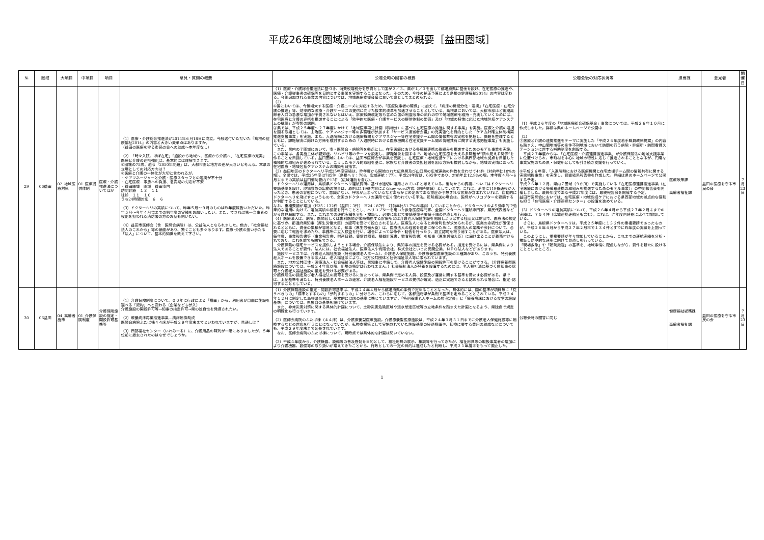平成26年度圏域別地域公聴会の概要［益田圏域］
| № | 圏域 | 大項目 | 中項目 | 項目 | 意見・質問の概要 | 公聴会時の回答の概要 | 公聴会後の対応状況等 | 担当課 | 意見者 | 開催日 |
| --- | --- | --- | --- | --- | --- | --- | --- | --- | --- | --- |
| 29 | 06益田 | 02_地域医療対策 | 01_医療提供体制 | 医療・介護推進法についてほか | （1）医療・介護総合推進法が2014年６月18日に成立。今般送付いただいた『島根の健康福祉2014』の内容と大きい変革点はありますか。 （益田の医療を守る市民の会への助成～本年度なし） （2）「時々入院、ほぼ在宅」「施設から地域へ、医療から介護へ」「在宅医療の充実」…医療と介護の連携強化は、基本的には理解できます。 ①団塊の75歳、迫る「2050年問題」は、大都市圏と地方の差が大きいと考える。本県の立場としての対応方向は？ ②医療と介護の一体化が大切と言われるが、 ・ケアマネージャーと介護・医療スタッフとの連携が不十分 ・在宅医療…家族への負担、急変期の対応が不安 ・益田圏域 圏域 益田市内 訪問診療 １３ １１ 往診 １１ １０ うち24時間対応 ６ ６ （3）ドクターヘリの実績について、昨年５月～９月のものは昨年度報告いただいた。昨年５月～今年４月位までの初年度の実績をお願いしたい。また、できれば第一当事者の役割を担われる消防署の方のお話も伺いたい。 （4）益田市医師会（含 医師会病院）は、公益法人となられました。他方、「社会福祉法人のこれから」等の紙面があり、驚くことも多々あります。医療･介護の担い手たる「法人」について、基本的知識を教えて下さい。 | （1）医療・介護総合推進法に基づき、消費税増税分を原資として国が２／３、県が１／３を出して都道府県に基金を設け、在宅医療の推進や、医療・介護従事者の確保等を目的とする事業を実施することとなった。そのため、今後の補正予算により島根の健康福祉2014』の内容は変わる。今後追加される事業の内容については、地域医療支援会議において案としてまとめられる。 （2） ①国においては、今後増大する医療・介護ニーズに対応するため、「医療従事者の確保」に加えて、「病床の機能分化・連携」「在宅医療・在宅介護の推進」等、効率的な医療・介護サービスの提供に向けた抜本的改革を加速させることとしている。島根県においては、大都市部ほど後期高齢者人口の急激な増加が予測されないとはいえ、診療報酬改定等も含めた国の制度改革の流れの中で地域医療を維持・充実していくためには、在宅医療と介護の連携を推進することによる「効率的な医療・介護サービスの提供体制の整備」及び「地域の特性に応じた地域包括ケアシステムの構築」が喫緊の課題。 ②県では、平成２５年度～２７年度にかけて「地域医療再生計画（積増分）に基づく在宅医療の推進に関する事業」を実施。医療と介護の連携を図る取組としては、主治医、ケアマネジャー等の多職種が参加する「サービス担当者会議」の充実強化を目的とした「ケア方針確立体制構築推進支援事業」を実施。また、入退院時における医療機関とケアマネジャー等在宅支援チーム間の情報共有の実態を把握し、課題を整理するとともに、課題解決に向けた方策を検討するための「入退院時における医療機関と在宅支援チーム間の情報共有に関する実態把握事業」も実施している。 また、県内の７圏域において、市・医師会・病院等を拠点とし、在宅医療における多職種連携の取組みを推進するためのモデル事業を実施。この事業は、各実施主体が認知症、リハビリ等のテーマを設定し、課題解決を図る中で、地域の在宅医療を支える多職種が“顔の見える関係”を作ることを目指している。益田圏域においては、益田市医師会が事業を受託し、在宅医療・地域包括ケアにおける県西部地域の拠点を目指した積極的な取組みが進められている。こうしたモデル的取組を基に、家族など介護者の負担軽減を図る方策も検討しながら、地域の実情にあった在宅医療・地域包括ケアシステムの構築を目指す。 （3）益田地区のドクターヘリ平成25年度実績は、昨年度から開始された広島県及び山口県の広域運航の件数を合わせて44件（対前年比10%の増）。全県では、平成25年度は785件（島根ヘリ：708、広域運航：77）、平成24年度は、695件であり、対前年比12.9%の増。本年度４月～６月末までの実績は益田消防管内で13件（広域運航を含む）。 ドクターヘリの運用は、島根県ドクターヘリ運航要領に基づき適切に運用されていると考えている。消防からの要請についてはドクターヘリ要請基準を設け、現場救急の出動の場合は、原則は119番内容によるkey word方式（同時要請）としています。これは、消防に119番通報が入ったとき、患者の容態について、意識がない、呼吸が止まっているなどあらかじめ定めてある重症が予想される言葉が含まれていれば、自動的にドクターヘリを飛ばすというもので、全国のドクターヘリの運用で広く使われている手法。転院搬送の場合は、医師がヘリコプターを要請するか判断することとしている。 なお、重複要請が増加（H25：132件（益田：3件） H24：87件 対前年比51.7%の増加）していることから、ドクターヘリのより効率的で効果的な運用に向けて、運航実績の検証を行うこととし、ヘリコプターを用いた救急医療専門家、全国ドクターヘリ運航専門家、県民代表者などから意見聴取する。また、これまでの運航実績を分析・検証し、必要に応じて要請基準や要請手順の見直しを行う。 （4）医療法人は、病院、医師若しくは歯科医師が常時勤務する診療所又は介護老人保健施設を開設しようとする社団又は財団で、医療法の規定に基づき、都道府県知事（厚生労働大臣）の認可を受けて設立される法人。医療法人になると非営利性が求められるが、医業の永続性が確保されるとともに、資金の集積が容易となる。知事（厚生労働大臣）は、医療法人の経営を適正に保つために、医療法人の業務や会計について、必要に応じて報告を求めたり、事務所に立入検査を行い、場合によっては命令・勧告を行ったり、設立認可を取り消すことがある。医療法人は、毎年度、事業報告書等（事業報告書、財産目録、貸借対照表、損益計算書、監査報告書）を知事（厚生労働大臣）に届け出ることが義務付けられており、これを誰でも閲覧できる。 介護保険の居宅サービスを提供しようとする場合、介護保険法により、県知事の指定を受ける必要がある。指定を受けるには、県条例により法人であることが要件。法人には、社会福祉法人、医療法人や有限会社、株式会社といった民間企業、ＮＰＯ法人などがあります。 施設サービスでは、介護老人福祉施設（特別養護老人ホーム）、介護老人保健施設、介護療養型医療施設の３種類があり、このうち、特別養護老人ホームを設置できる法人は、老人福祉法により、地方公共団体と社会福祉法人等に限られています。 また、地方公共団体・医療法人・社会福祉法人等は、県知事に申請して、介護老人保健施設の開設許可を受けることができる。（介護療養型医療施設については、平成２４年度以降、新規の指定は行われません。）社会福祉法人が特養を設置するためには、老人福祉法に基づく県知事の認可と介護老人福祉施設の指定を受ける必要がある。 介護保険法の指定及び老人福祉法の認可を受けるに当たっては、県条例で定める人員、設備及び運営に関する基準を満たす必要がある。県では、上記基準を満たし、特別養護老人ホームの運営、介護老人福祉施設サービスの提供が確実、適正に実施できると認められる場合に、指定･認可することとしている。 | （1）平成２６年度の「地域医療総合確保基金」事業については、平成２６年１０月に作成しました。詳細は県のホームページで公開中 （2） ①医療と介護の連携推進をテーマに実施した「平成２６年度若手職員政策提案」の内容も踏まえ、中山間地域等の条件不利地域において訪問を行う病院・診療所・訪問看護ステーションに対する補助制度を創設する。 平成２７年度からは、「在宅医療・介護連携推進事業」が介護保険法の地域支援事業に位置づけられ、市町村を中心に地域の特性に応じて推進されることとなるが、円滑な事業実施のため県・保健所としても引き続き支援を行っていく。 ②平成２６年度、「入退院時における医療機関と在宅支援チーム間の情報共有に関する実態把握事業」を実施し、調査結果報告書を作成した。詳細は県のホームページで公開する予定。 平成２６年１２月、県内７圏域（９か所）で実施している「在宅医療連携推進事業（在宅医療における多職種連携の取組みを推進するためのモデル事業）」の中間報告会を開催しました。最終年度である平成27年度には、最終報告会を開催する予定。 益田市医師会においては、在宅医療・地域包括ケアにおける県西部地域の拠点的な役割も担う「在宅医療・介護連携センター」の設置を進めている。 （3）ドクターヘリの運航実績について、平成２６年４月から平成２７年２月末までの実績は、７５４件（広域連携運航分も含む）。これは、昨年度同時期に比べて増加している。 さらに、島根県ドクターヘリは、平成２５年度に１３２件の重複要請であったものが、平成２６年４月から平成２７年２月末で１３４件とすでに昨年度の実績を上回っている。 このようにし、重複要請が年々増加していることから、これまでの運航実績を分析・検証し効率的な運用に向けて見直しを行っている。 「現場救急」や「転院搬送」の基準を、地域事情に配慮しながら、要件を新たに設けることとしたところ。 | 医療政策課 高齢者福祉課 | 益田の医療を守る市民の会 | 7月23日 |
| 30 | 06益田 | 04_高齢者施策 | 01_介護保険制度 | 介護保険施設の指定・開設許可基準等 | （1）介護保険制度について、００年に行政による「措置」から、利用者が自由に施設を選べる「契約」へと変わる（企業なども参入） 介護施設の開設許可等→知事の指定許可→県の独自性を発揮されたい。 （2）療養病床再編推進事業…病床転換助成 医師会病院ふたば棟４４床が平成２９年度末までといわれていますが、見通しは？ （3）西部福祉センター（いわみーる）に、介護用品の陳列が一階にありましたが、５年位前に撤去されたのはなぜでしょうか。 | （1）介護保険施設の指定・開設許可基準は、平成２４年４月から都道府県の条例で定めることとなった。具体的には、国の基準が項目毎に「従うべきもの」「標準とするもの」「参酌するもの」に分けられ、これらに応じて、各都道府県が条例で基準を定めることとされている。平成２４年１２月に制定した島根県条例は、基本的には国の基準に準じていますが、「特別養護老人ホームの居宅定員」と「療養病床における食堂の施設基準」については、県独自の基準を設けています。 また、非常災害対策に関する具体的計画について、土砂災害危険区域や浸水想定区域等の立地条件を踏まえた計画となるよう、県独自で規定の明確化も行っています。 （2）医師会病院のふたば棟（４４床）は、介護療養型医療施設。介護療養型医療施設は、平成２４年３月３１日までに介護老人保健施設等に転換するなどの対応を行うことになっていたが、転換支援策として実施されていた施設基準の経過措置や、転換に要する費用の助成などについても、平成２９年度末まで延長されています。 なお、医師会病院のふたば棟について、現時点では具体的な計画は聞いていない。 （3）平成４年度から、介護機器、設備等の普及啓発を目的として、福祉用具の展示、相談等を行ってきたが、福祉用具等の取扱事業者の増加により介護機器、設備等の取り扱いが増えてきたことから、行政としての一定の目的は達成したと判断し、平成２１年度末をもって廃止した。 | 公聴会時の回答に同じ | 健康福祉総務課 高齢者福祉課 | 益田の医療を守る市民の会 | 7月23日 |
1